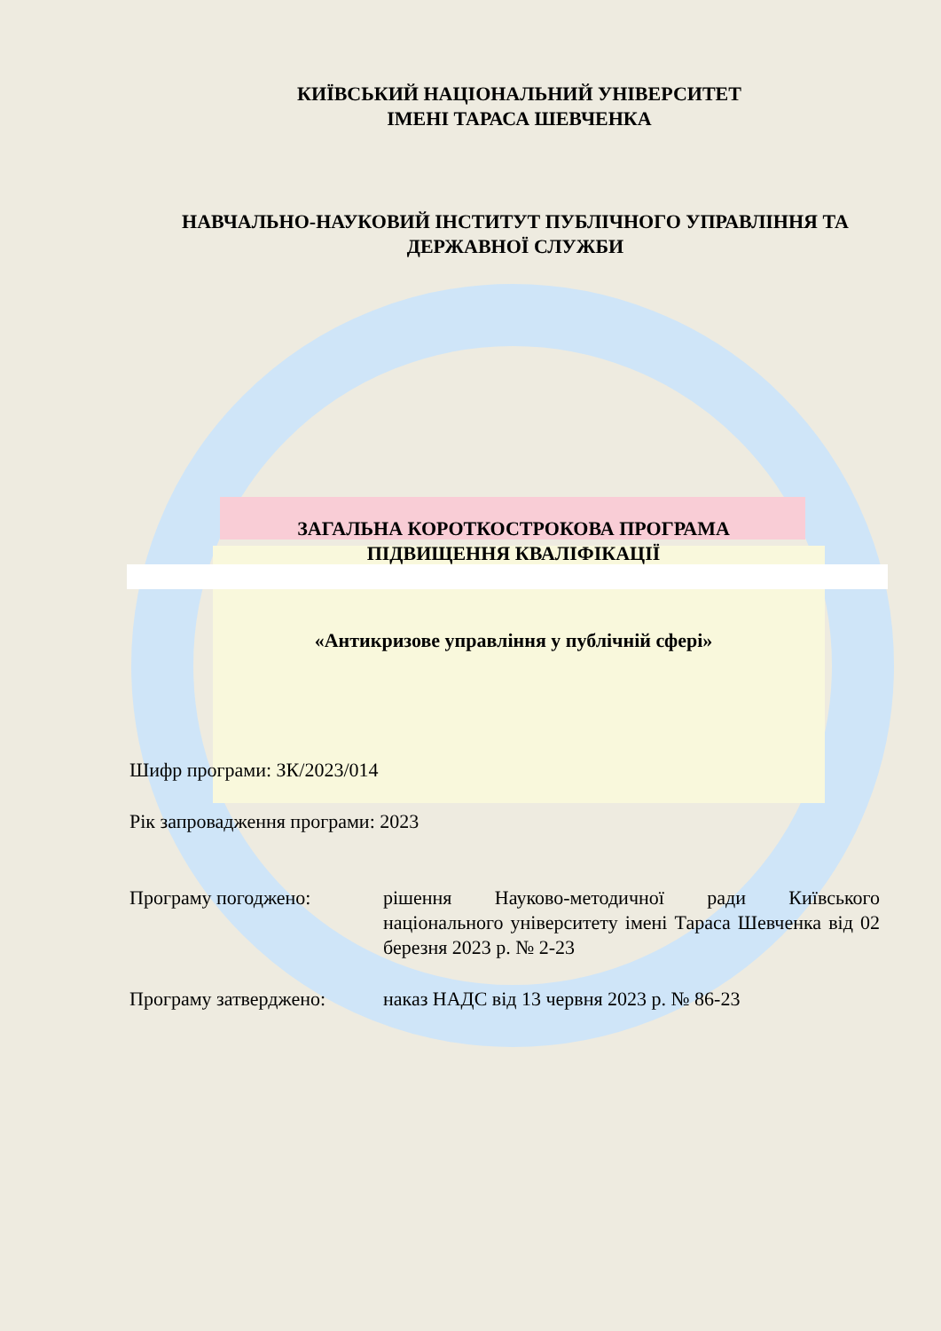КИЇВСЬКИЙ НАЦІОНАЛЬНИЙ УНІВЕРСИТЕТ
ІМЕНІ ТАРАСА ШЕВЧЕНКА
НАВЧАЛЬНО-НАУКОВИЙ ІНСТИТУТ ПУБЛІЧНОГО УПРАВЛІННЯ ТА ДЕРЖАВНОЇ СЛУЖБИ
ЗАГАЛЬНА КОРОТКОСТРОКОВА ПРОГРАМА
ПІДВИЩЕННЯ КВАЛІФІКАЦІЇ
«Антикризове управління у публічній сфері»
Шифр програми: ЗК/2023/014
Рік запровадження програми: 2023
Програму погоджено: рішення Науково-методичної ради Київського національного університету імені Тараса Шевченка від 02 березня 2023 р. № 2-23
Програму затверджено: наказ НАДС від 13 червня 2023 р. № 86-23